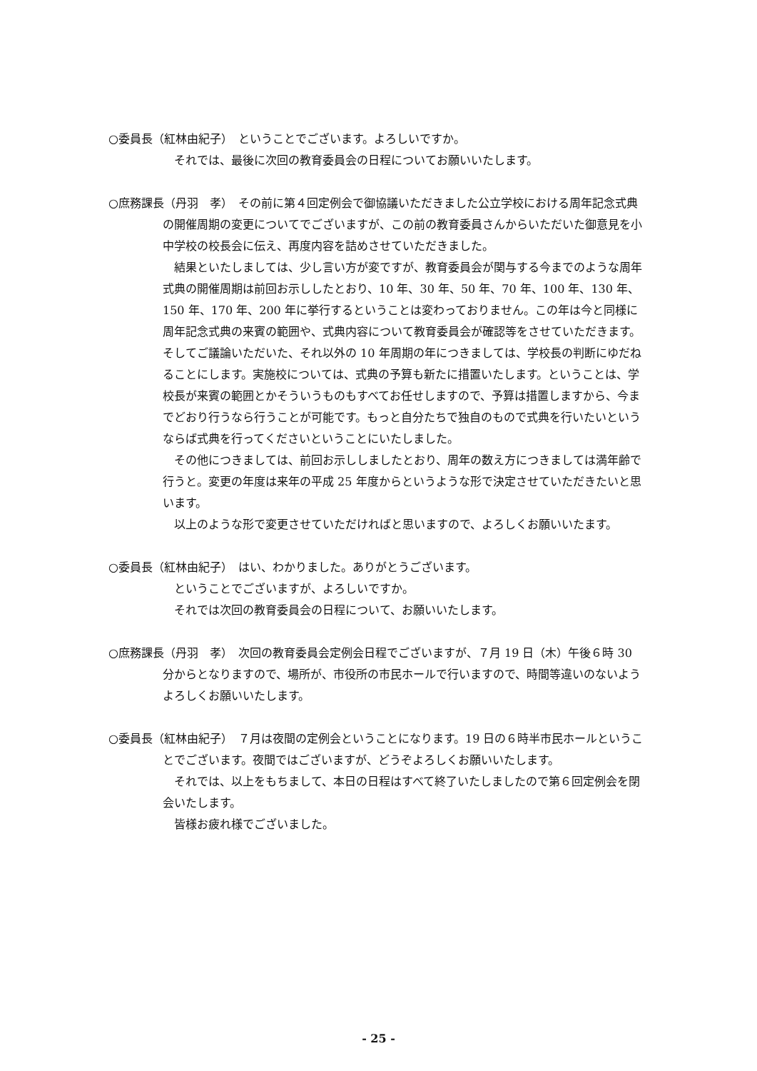○委員長（紅林由紀子）　ということでございます。よろしいですか。
それでは、最後に次回の教育委員会の日程についてお願いいたします。
○庶務課長（丹羽　孝）　その前に第４回定例会で御協議いただきました公立学校における周年記念式典の開催周期の変更についてでございますが、この前の教育委員さんからいただいた御意見を小中学校の校長会に伝え、再度内容を詰めさせていただきました。
結果といたしましては、少し言い方が変ですが、教育委員会が関与する今までのような周年式典の開催周期は前回お示ししたとおり、10 年、30 年、50 年、70 年、100 年、130 年、150 年、170 年、200 年に挙行するということは変わっておりません。この年は今と同様に周年記念式典の来賓の範囲や、式典内容について教育委員会が確認等をさせていただきます。そしてご議論いただいた、それ以外の 10 年周期の年につきましては、学校長の判断にゆだねることにします。実施校については、式典の予算も新たに措置いたします。ということは、学校長が来賓の範囲とかそういうものもすべてお任せしますので、予算は措置しますから、今までどおり行うなら行うことが可能です。もっと自分たちで独自のもので式典を行いたいというならば式典を行ってくださいということにいたしました。
その他につきましては、前回お示ししましたとおり、周年の数え方につきましては満年齢で行うと。変更の年度は来年の平成 25 年度からというような形で決定させていただきたいと思います。
以上のような形で変更させていただければと思いますので、よろしくお願いいたます。
○委員長（紅林由紀子）　はい、わかりました。ありがとうございます。
ということでございますが、よろしいですか。
それでは次回の教育委員会の日程について、お願いいたします。
○庶務課長（丹羽　孝）　次回の教育委員会定例会日程でございますが、７月 19 日（木）午後６時 30 分からとなりますので、場所が、市役所の市民ホールで行いますので、時間等違いのないようよろしくお願いいたします。
○委員長（紅林由紀子）　７月は夜間の定例会ということになります。19 日の６時半市民ホールということでございます。夜間ではございますが、どうぞよろしくお願いいたします。
それでは、以上をもちまして、本日の日程はすべて終了いたしましたので第６回定例会を閉会いたします。
皆様お疲れ様でございました。
- 25 -